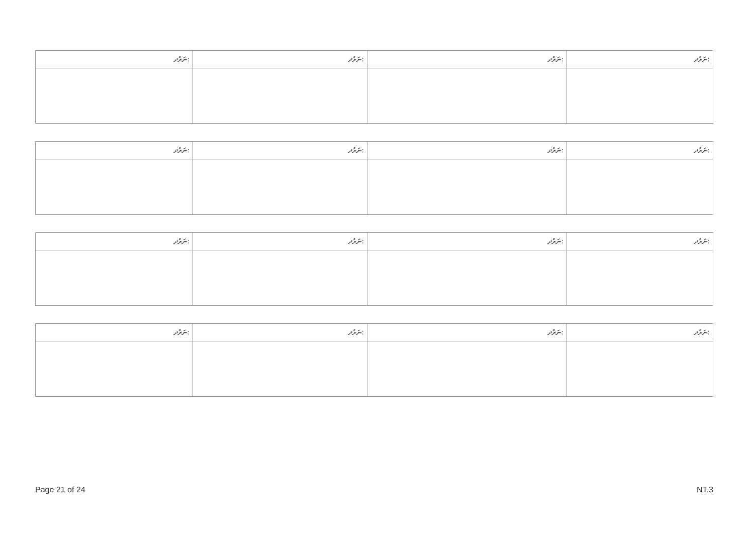| ނަރުދ: | ނަރުދ: | ނަރުދ: | ނަރުދ: |
| --- | --- | --- | --- |
| ނަރުދ: | ނަރުދ: | ނަރުދ: | ނަރުދ: |
| --- | --- | --- | --- |
| ނަރުދ: | ނަރުދ: | ނަރުދ: | ނަރުދ: |
| --- | --- | --- | --- |
| ނަރުދ: | ނަރުދ: | ނަރުދ: | ނަރުދ: |
| --- | --- | --- | --- |
Page 21 of 24 NT.3